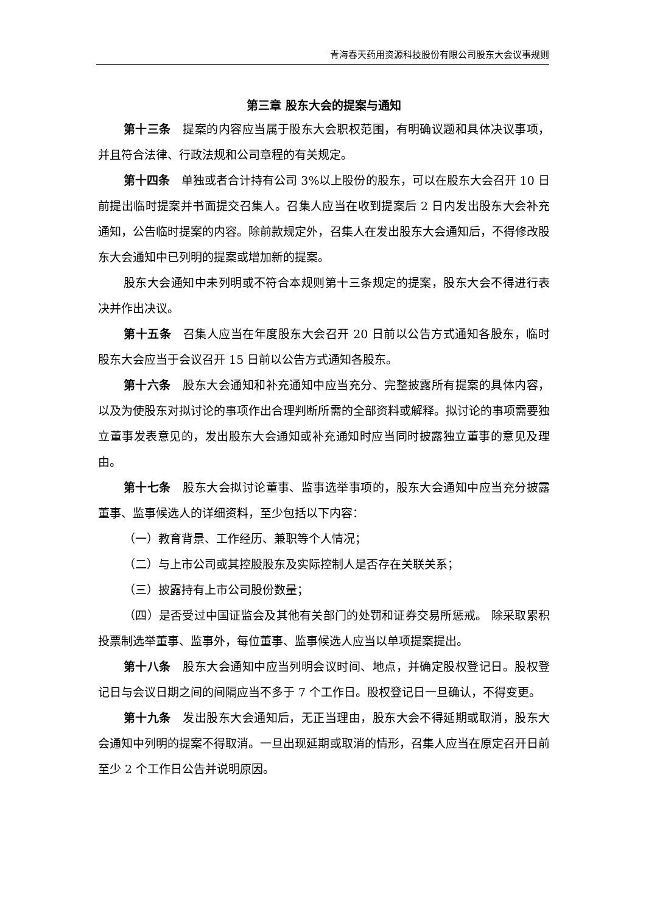青海春天药用资源科技股份有限公司股东大会议事规则
第三章 股东大会的提案与通知
第十三条　提案的内容应当属于股东大会职权范围，有明确议题和具体决议事项，并且符合法律、行政法规和公司章程的有关规定。
第十四条　单独或者合计持有公司 3%以上股份的股东，可以在股东大会召开 10 日前提出临时提案并书面提交召集人。召集人应当在收到提案后 2 日内发出股东大会补充通知，公告临时提案的内容。除前款规定外，召集人在发出股东大会通知后，不得修改股东大会通知中已列明的提案或增加新的提案。
股东大会通知中未列明或不符合本规则第十三条规定的提案，股东大会不得进行表决并作出决议。
第十五条　召集人应当在年度股东大会召开 20 日前以公告方式通知各股东，临时股东大会应当于会议召开 15 日前以公告方式通知各股东。
第十六条　股东大会通知和补充通知中应当充分、完整披露所有提案的具体内容，以及为使股东对拟讨论的事项作出合理判断所需的全部资料或解释。拟讨论的事项需要独立董事发表意见的，发出股东大会通知或补充通知时应当同时披露独立董事的意见及理由。
第十七条　股东大会拟讨论董事、监事选举事项的，股东大会通知中应当充分披露董事、监事候选人的详细资料，至少包括以下内容：
（一）教育背景、工作经历、兼职等个人情况；
（二）与上市公司或其控股股东及实际控制人是否存在关联关系；
（三）披露持有上市公司股份数量；
（四）是否受过中国证监会及其他有关部门的处罚和证券交易所惩戒。 除采取累积投票制选举董事、监事外，每位董事、监事候选人应当以单项提案提出。
第十八条　股东大会通知中应当列明会议时间、地点，并确定股权登记日。股权登记日与会议日期之间的间隔应当不多于 7 个工作日。股权登记日一旦确认，不得变更。
第十九条　发出股东大会通知后，无正当理由，股东大会不得延期或取消，股东大会通知中列明的提案不得取消。一旦出现延期或取消的情形，召集人应当在原定召开日前至少 2 个工作日公告并说明原因。